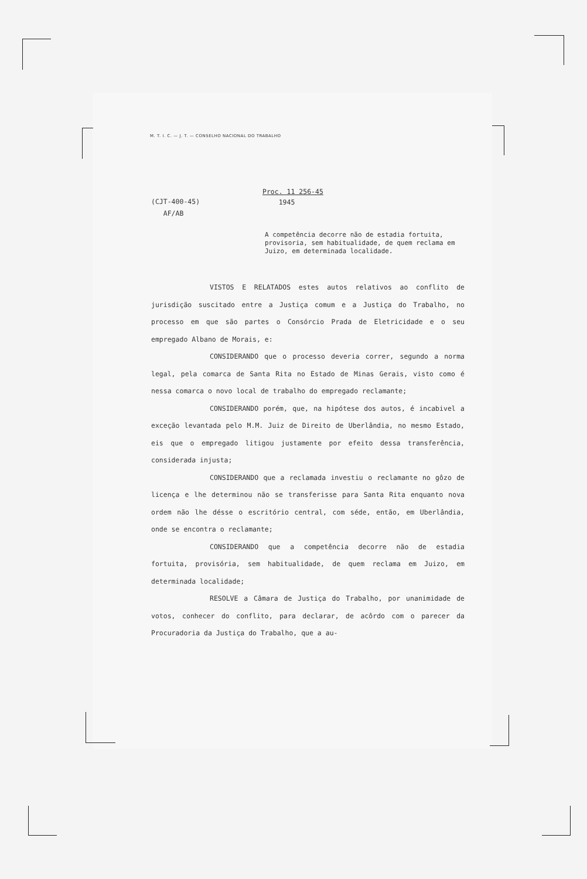M. T. I. C. — J. T. — CONSELHO NACIONAL DO TRABALHO
(CJT-400-45)
AF/AB
Proc. 11 256-45
1945
A competência decorre não de estadia fortuita, provisoria, sem habitualidade, de quem reclama em Juizo, em determinada localidade.
VISTOS E RELATADOS estes autos relativos ao conflito de jurisdição suscitado entre a Justiça comum e a Justiça do Trabalho, no processo em que são partes o Consórcio Prada de Eletricidade e o seu empregado Albano de Morais, e:
CONSIDERANDO que o processo deveria correr, segundo a norma legal, pela comarca de Santa Rita no Estado de Minas Gerais, visto como é nessa comarca o novo local de trabalho do empregado reclamante;
CONSIDERANDO porém, que, na hipótese dos autos, é incabivel a exceção levantada pelo M.M. Juiz de Direito de Uberlândia, no mesmo Estado, eis que o empregado litigou justamente por efeito dessa transferência, considerada injusta;
CONSIDERANDO que a reclamada investiu o reclamante no gôzo de licença e lhe determinou não se transferisse para Santa Rita enquanto nova ordem não lhe désse o escritório central, com séde, então, em Uberlândia, onde se encontra o reclamante;
CONSIDERANDO que a competência decorre não de estadia fortuita, provisória, sem habitualidade, de quem reclama em Juizo, em determinada localidade;
RESOLVE a Câmara de Justiça do Trabalho, por unanimidade de votos, conhecer do conflito, para declarar, de acôrdo com o parecer da Procuradoria da Justiça do Trabalho, que a au-